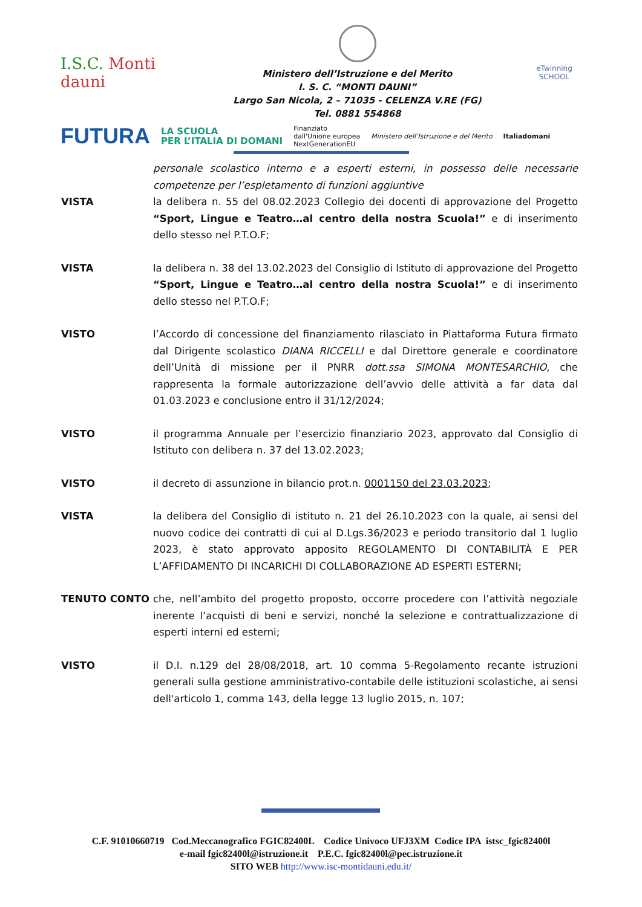I.S.C. Monti dauni
Ministero dell’Istruzione e del Merito
I. S. C. “MONTI DAUNI”
Largo San Nicola, 2 – 71035 - CELENZA V.RE (FG)
Tel. 0881 554868
eTwinning
SCHOOL
FUTURA LA SCUOLA
PER L’ITALIA DI DOMANI Finanziato
dall'Unione europea
NextGenerationEU Ministero dell’Istruzione e del Merito Italiadomani
personale scolastico interno e a esperti esterni, in possesso delle necessarie competenze per l’espletamento di funzioni aggiuntive
VISTA la delibera n. 55 del 08.02.2023 Collegio dei docenti di approvazione del Progetto “Sport, Lingue e Teatro…al centro della nostra Scuola!” e di inserimento dello stesso nel P.T.O.F;
VISTA la delibera n. 38 del 13.02.2023 del Consiglio di Istituto di approvazione del Progetto “Sport, Lingue e Teatro…al centro della nostra Scuola!” e di inserimento dello stesso nel P.T.O.F;
VISTO l’Accordo di concessione del finanziamento rilasciato in Piattaforma Futura firmato dal Dirigente scolastico DIANA RICCELLI e dal Direttore generale e coordinatore dell’Unità di missione per il PNRR dott.ssa SIMONA MONTESARCHIO, che rappresenta la formale autorizzazione dell’avvio delle attività a far data dal 01.03.2023 e conclusione entro il 31/12/2024;
VISTO il programma Annuale per l’esercizio finanziario 2023, approvato dal Consiglio di Istituto con delibera n. 37 del 13.02.2023;
VISTO il decreto di assunzione in bilancio prot.n. 0001150 del 23.03.2023;
VISTA la delibera del Consiglio di istituto n. 21 del 26.10.2023 con la quale, ai sensi del nuovo codice dei contratti di cui al D.Lgs.36/2023 e periodo transitorio dal 1 luglio 2023, è stato approvato apposito REGOLAMENTO DI CONTABILITÀ E PER L’AFFIDAMENTO DI INCARICHI DI COLLABORAZIONE AD ESPERTI ESTERNI;
TENUTO CONTO che, nell’ambito del progetto proposto, occorre procedere con l’attività negoziale inerente l’acquisti di beni e servizi, nonché la selezione e contrattualizzazione di esperti interni ed esterni;
VISTO il D.I. n.129 del 28/08/2018, art. 10 comma 5-Regolamento recante istruzioni generali sulla gestione amministrativo-contabile delle istituzioni scolastiche, ai sensi dell'articolo 1, comma 143, della legge 13 luglio 2015, n. 107;
C.F. 91010660719 Cod.Meccanografico FGIC82400L Codice Univoco UFJ3XM Codice IPA istsc_fgic82400l
e-mail fgic82400l@istruzione.it P.E.C. fgic82400l@pec.istruzione.it
SITO WEB http://www.isc-montidauni.edu.it/